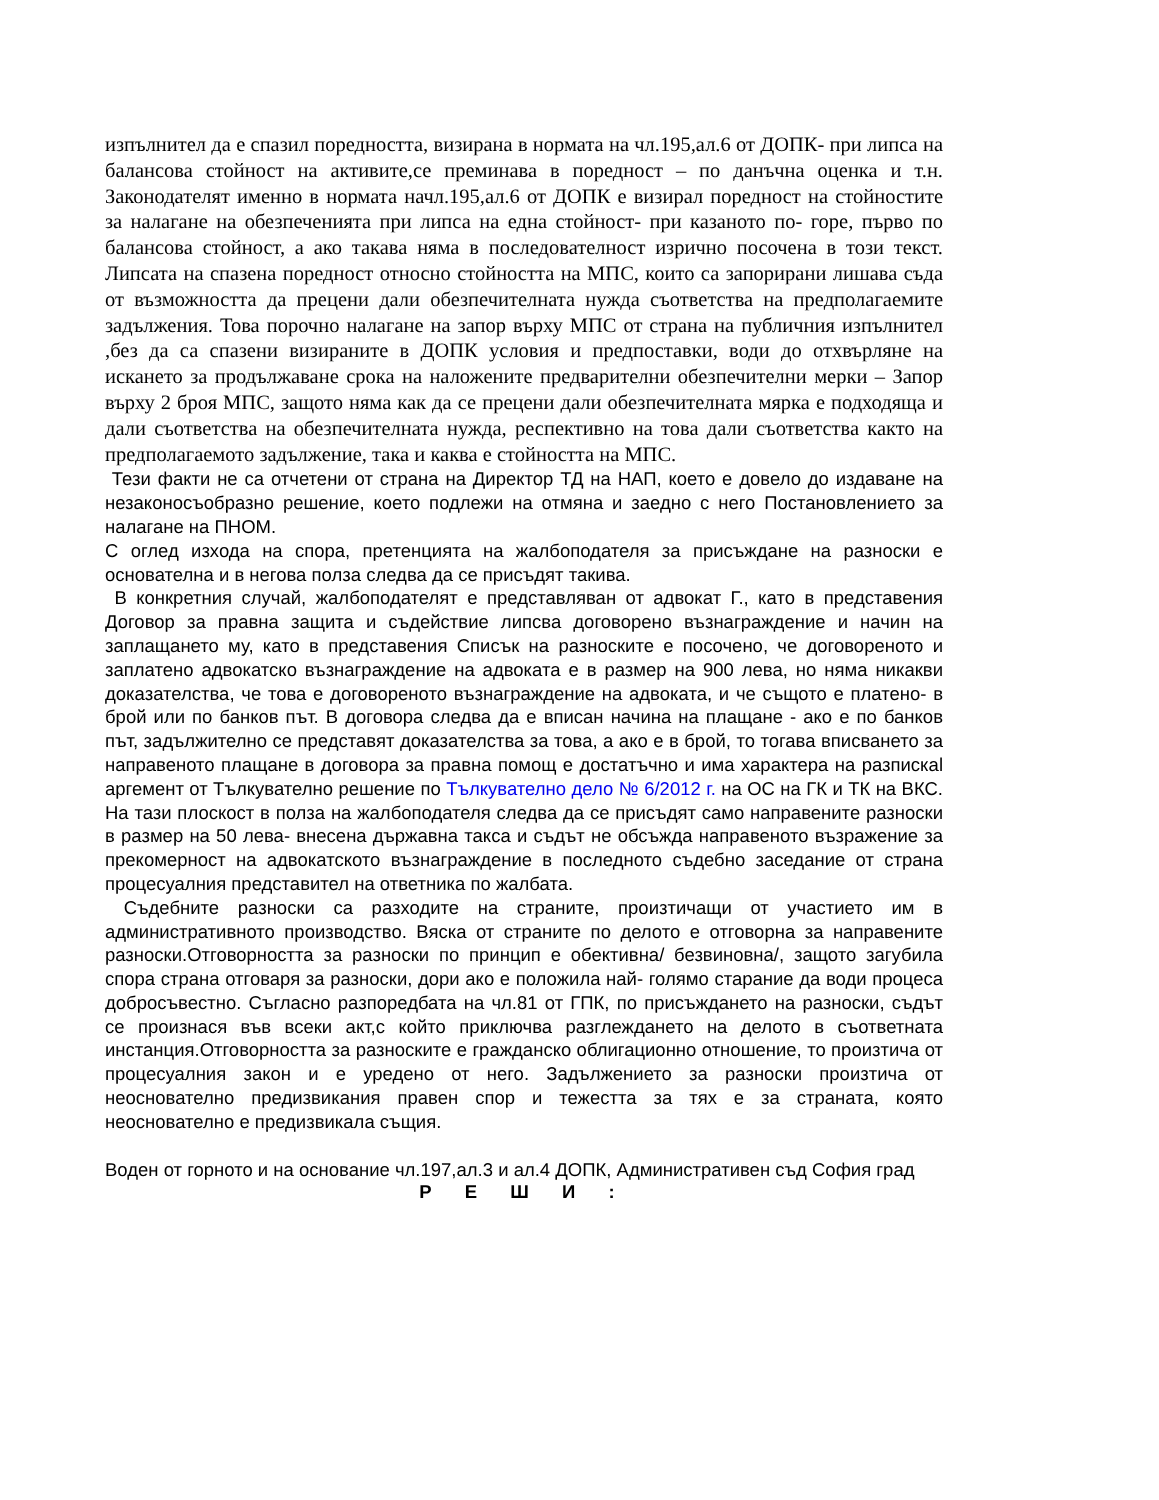изпълнител да е спазил поредността, визирана в нормата на чл.195,ал.6 от ДОПК- при липса на балансова стойност на активите,се преминава в поредност – по данъчна оценка и т.н. Законодателят именно в нормата начл.195,ал.6 от ДОПК е визирал поредност на стойностите за налагане на обезпеченията при липса на една стойност- при казаното по- горе, първо по балансова стойност, а ако такава няма в последователност изрично посочена в този текст. Липсата на спазена поредност относно стойността на МПС, които са запорирани лишава съда от възможността да прецени дали обезпечителната нужда съответства на предполагаемите задължения. Това порочно налагане на запор върху МПС от страна на публичния изпълнител ,без да са спазени визираните в ДОПК условия и предпоставки, води до отхвърляне на искането за продължаване срока на наложените предварителни обезпечителни мерки – Запор върху 2 броя МПС, защото няма как да се прецени дали обезпечителната мярка е подходяща и дали съответства на обезпечителната нужда, респективно на това дали съответства както на предполагаемото задължение, така и каква е стойността на МПС.
Тези факти не са отчетени от страна на Директор ТД на НАП, което е довело до издаване на незаконосъобразно решение, което подлежи на отмяна и заедно с него Постановлението за налагане на ПНОМ.
С оглед изхода на спора, претенцията на жалбоподателя за присъждане на разноски е основателна и в негова полза следва да се присъдят такива.
В конкретния случай, жалбоподателят е представляван от адвокат Г., като в представения Договор за правна защита и съдействие липсва договорено възнаграждение и начин на заплащането му, като в представения Списък на разноските е посочено, че договореното и заплатено адвокатско възнаграждение на адвоката е в размер на 900 лева, но няма никакви доказателства, че това е договореното възнаграждение на адвоката, и че същото е платено- в брой или по банков път. В договора следва да е вписан начина на плащане - ако е по банков път, задължително се представят доказателства за това, а ако е в брой, то тогава вписването за направеното плащане в договора за правна помощ е достатъчно и има характера на разпискаl аргемент от Тълкувателно решение по Тълкувателно дело № 6/2012 г. на ОС на ГК и ТК на ВКС. На тази плоскост в полза на жалбоподателя следва да се присъдят само направените разноски в размер на 50 лева- внесена държавна такса и съдът не обсъжда направеното възражение за прекомерност на адвокатското възнаграждение в последното съдебно заседание от страна процесуалния представител на ответника по жалбата.
Съдебните разноски са разходите на страните, произтичащи от участието им в административното производство. Вяска от страните по делото е отговорна за направените разноски.Отговорността за разноски по принцип е обективна/ безвиновна/, защото загубила спора страна отговаря за разноски, дори ако е положила най- голямо старание да води процеса добросъвестно. Съгласно разпоредбата на чл.81 от ГПК, по присъждането на разноски, съдът се произнася във всеки акт,с който приключва разглеждането на делото в съответната инстанция.Отговорността за разноските е гражданско облигационно отношение, то произтича от процесуалния закон и е уредено от него. Задължението за разноски произтича от неоснователно предизвикания правен спор и тежестта за тях е за страната, която неоснователно е предизвикала същия.
Воден от горното и на основание чл.197,ал.3 и ал.4 ДОПК, Административен съд София град
Р Е Ш И :